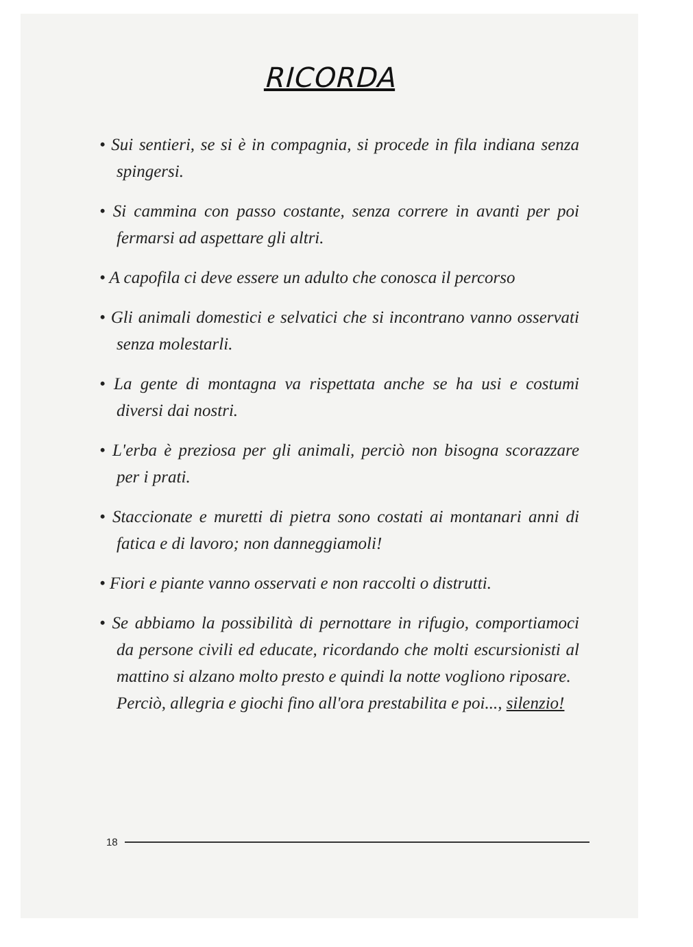RICORDA
• Sui sentieri, se si è in compagnia, si procede in fila indiana senza spingersi.
• Si cammina con passo costante, senza correre in avanti per poi fermarsi ad aspettare gli altri.
• A capofila ci deve essere un adulto che conosca il percorso
• Gli animali domestici e selvatici che si incontrano vanno osservati senza molestarli.
• La gente di montagna va rispettata anche se ha usi e costumi diversi dai nostri.
• L'erba è preziosa per gli animali, perciò non bisogna scorazzare per i prati.
• Staccionate e muretti di pietra sono costati ai montanari anni di fatica e di lavoro; non danneggiamoli!
• Fiori e piante vanno osservati e non raccolti o distrutti.
• Se abbiamo la possibilità di pernottare in rifugio, comportiamoci da persone civili ed educate, ricordando che molti escursionisti al mattino si alzano molto presto e quindi la notte vogliono riposare.
Perciò, allegria e giochi fino all'ora prestabilita e poi..., silenzio!
18